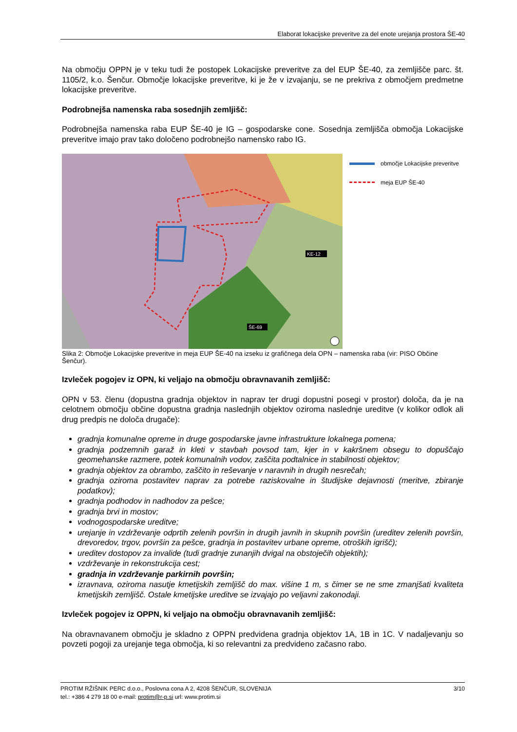Elaborat lokacijske preveritve za del enote urejanja prostora ŠE-40
Na območju OPPN je v teku tudi že postopek Lokacijske preveritve za del EUP ŠE-40, za zemljišče parc. št. 1105/2, k.o. Šenčur. Območje lokacijske preveritve, ki je že v izvajanju, se ne prekriva z območjem predmetne lokacijske preveritve.
Podrobnejša namenska raba sosednjih zemljišč:
Podrobnejša namenska raba EUP ŠE-40 je IG – gospodarske cone. Sosednja zemljišča območja Lokacijske preveritve imajo prav tako določeno podrobnejšo namensko rabo IG.
KE-12
ŠE-69
območje Lokacijske preveritve
meja EUP ŠE-40
Slika 2: Območje Lokacijske preveritve in meja EUP ŠE-40 na izseku iz grafičnega dela OPN – namenska raba (vir: PISO Občine Šenčur).
Izvleček pogojev iz OPN, ki veljajo na območju obravnavanih zemljišč:
OPN v 53. členu (dopustna gradnja objektov in naprav ter drugi dopustni posegi v prostor) določa, da je na celotnem območju občine dopustna gradnja naslednjih objektov oziroma naslednje ureditve (v kolikor odlok ali drug predpis ne določa drugače):
gradnja komunalne opreme in druge gospodarske javne infrastrukture lokalnega pomena;
gradnja podzemnih garaž in kleti v stavbah povsod tam, kjer in v kakršnem obsegu to dopuščajo geomehanske razmere, potek komunalnih vodov, zaščita podtalnice in stabilnosti objektov;
gradnja objektov za obrambo, zaščito in reševanje v naravnih in drugih nesrečah;
gradnja oziroma postavitev naprav za potrebe raziskovalne in študijske dejavnosti (meritve, zbiranje podatkov);
gradnja podhodov in nadhodov za pešce;
gradnja brvi in mostov;
vodnogospodarske ureditve;
urejanje in vzdrževanje odprtih zelenih površin in drugih javnih in skupnih površin (ureditev zelenih površin, drevoredov, trgov, površin za pešce, gradnja in postavitev urbane opreme, otroških igrišč);
ureditev dostopov za invalide (tudi gradnje zunanjih dvigal na obstoječih objektih);
vzdrževanje in rekonstrukcija cest;
gradnja in vzdrževanje parkirnih površin;
izravnava, oziroma nasutje kmetijskih zemljišč do max. višine 1 m, s čimer se ne sme zmanjšati kvaliteta kmetijskih zemljišč. Ostale kmetijske ureditve se izvajajo po veljavni zakonodaji.
Izvleček pogojev iz OPPN, ki veljajo na območju obravnavanih zemljišč:
Na obravnavanem območju je skladno z OPPN predvidena gradnja objektov 1A, 1B in 1C. V nadaljevanju so povzeti pogoji za urejanje tega območja, ki so relevantni za predvideno začasno rabo.
PROTIM RŽIŠNIK PERC d.o.o., Poslovna cona A 2, 4208 ŠENČUR, SLOVENIJA
tel.: +386 4 279 18 00 e-mail: protim@r-p.si url: www.protim.si
3/10